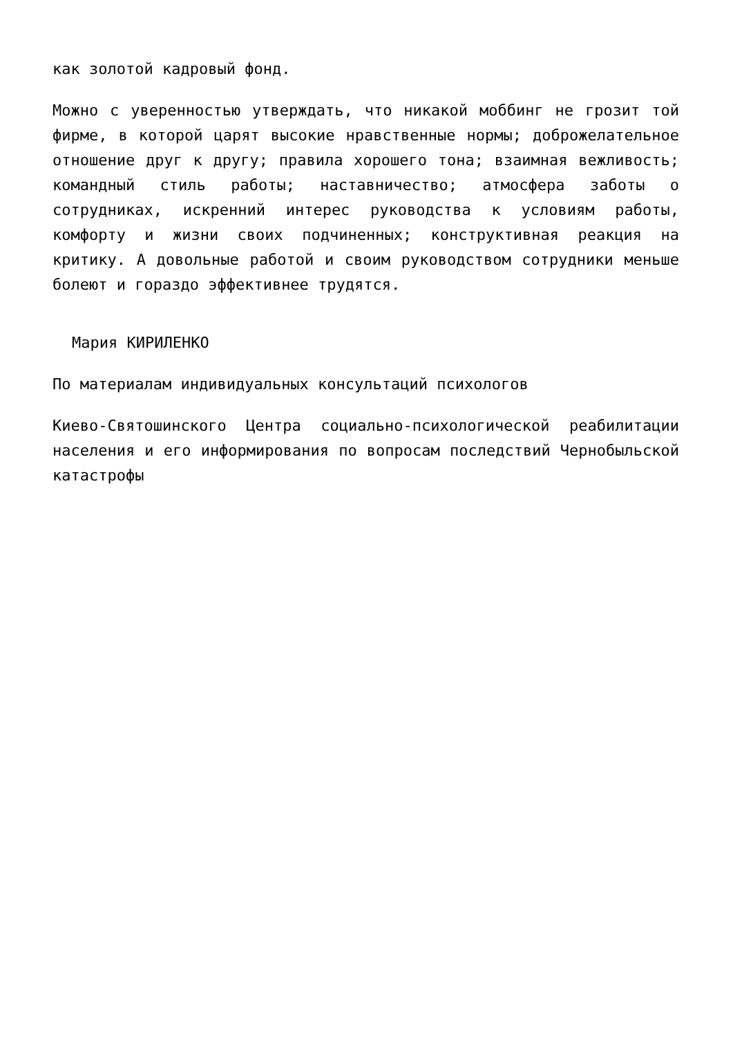как золотой кадровый фонд.
Можно с уверенностью утверждать, что никакой моббинг не грозит той фирме, в которой царят высокие нравственные нормы; доброжелательное отношение друг к другу; правила хорошего тона; взаимная вежливость; командный стиль работы; наставничество; атмосфера заботы о сотрудниках, искренний интерес руководства к условиям работы, комфорту и жизни своих подчиненных; конструктивная реакция на критику. А довольные работой и своим руководством сотрудники меньше болеют и гораздо эффективнее трудятся.
Мария КИРИЛЕНКО
По материалам индивидуальных консультаций психологов
Киево-Святошинского Центра социально-психологической реабилитации населения и его информирования по вопросам последствий Чернобыльской катастрофы